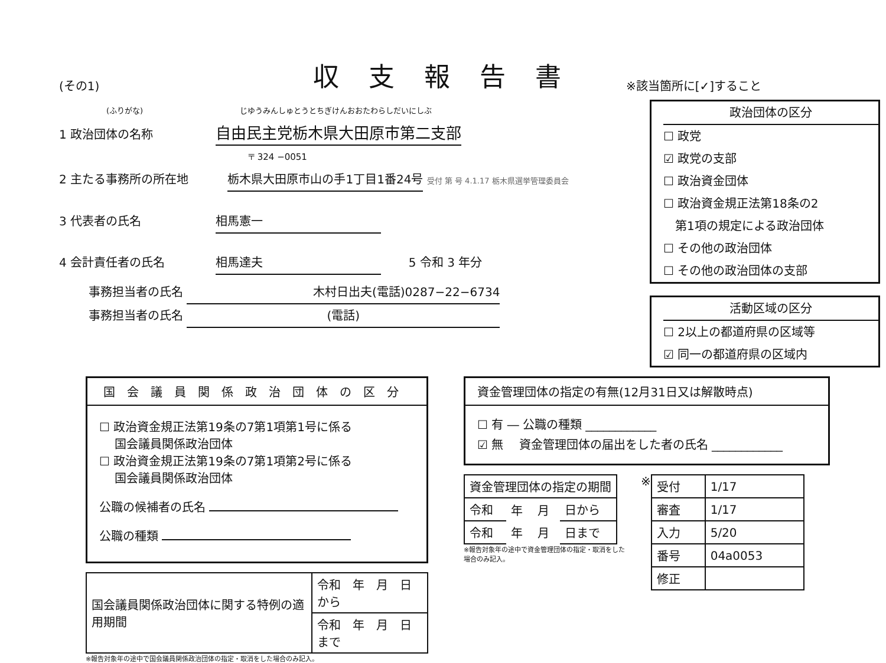(その1)
収支報告書
※該当箇所に[✓]すること
(ふりがな) じゆうみんしゅとうとちぎけんおおたわらしだいにしぶ
1 政治団体の名称 自由民主党栃木県大田原市第二支部
〒 324 −0051
2 主たる事務所の所在地 栃木県大田原市山の手1丁目1番24号 受付 第 号 4.1.17 栃木県選挙管理委員会
3 代表者の氏名 相馬憲一
4 会計責任者の氏名 相馬達夫 5 令和 3 年分
事務担当者の氏名 木村日出夫(電話)0287−22−6734
事務担当者の氏名 (電話)
政治団体の区分
☐ 政党
☑ 政党の支部
☐ 政治資金団体
☐ 政治資金規正法第18条の2
　第1項の規定による政治団体
☐ その他の政治団体
☐ その他の政治団体の支部
活動区域の区分
☐ 2以上の都道府県の区域等
☑ 同一の都道府県の区域内
国会議員関係政治団体の区分
☐ 政治資金規正法第19条の7第1項第1号に係る
　 国会議員関係政治団体
☐ 政治資金規正法第19条の7第1項第2号に係る
　 国会議員関係政治団体
公職の候補者の氏名
公職の種類
| 国会議員関係政治団体に関する特例の適用期間 | 令和 年 月 日から |
| | 令和 年 月 日まで |
※報告対象年の途中で国会議員関係政治団体の指定・取消をした場合のみ記入。
資金管理団体の指定の有無(12月31日又は解散時点)
☐ 有 ― 公職の種類 ____________
☑ 無 　資金管理団体の届出をした者の氏名 ____________
| 資金管理団体の指定の期間 | | | |
| --- | --- | --- | --- |
| 令和 | 年 | 月 | 日から |
| 令和 | 年 | 月 | 日まで |
※報告対象年の途中で資金管理団体の指定・取消をした場合のみ記入。
※
| 受付 | 1/17 |
| 審査 | 1/17 |
| 入力 | 5/20 |
| 番号 | 04a0053 |
| 修正 | |